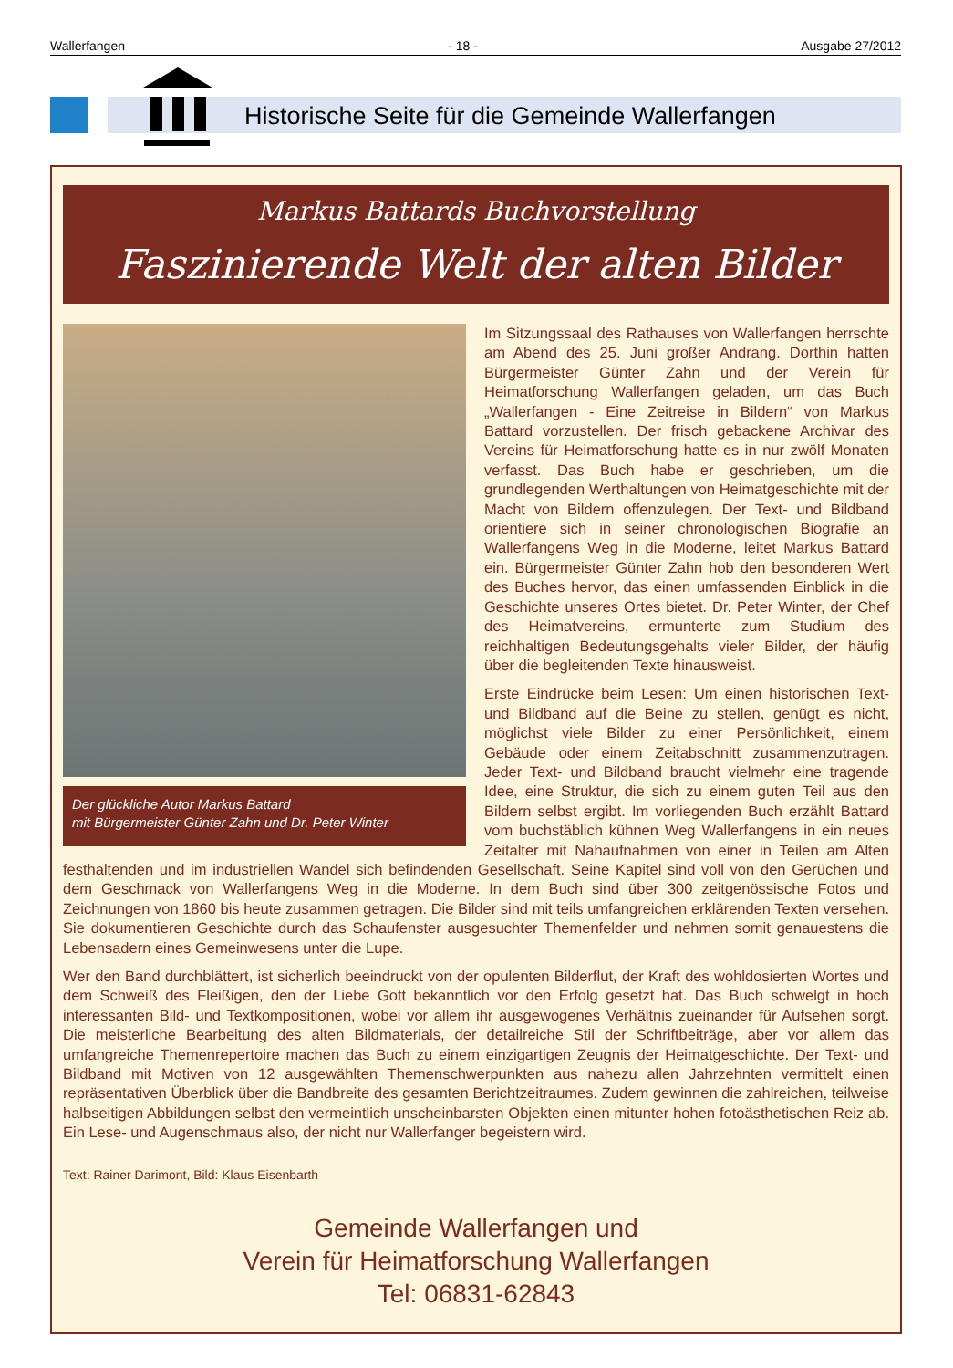Wallerfangen - 18 - Ausgabe 27/2012
Historische Seite für die Gemeinde Wallerfangen
Markus Battards Buchvorstellung
Faszinierende Welt der alten Bilder
Der glückliche Autor Markus Battard
mit Bürgermeister Günter Zahn und Dr. Peter Winter
Im Sitzungssaal des Rathauses von Wallerfangen herrschte am Abend des 25. Juni großer Andrang. Dorthin hatten Bürgermeister Günter Zahn und der Verein für Heimatforschung Wallerfangen geladen, um das Buch „Wallerfangen - Eine Zeitreise in Bildern“ von Markus Battard vorzustellen. Der frisch gebackene Archivar des Vereins für Heimatforschung hatte es in nur zwölf Monaten verfasst. Das Buch habe er geschrieben, um die grundlegenden Werthaltungen von Heimatgeschichte mit der Macht von Bildern offenzulegen. Der Text- und Bildband orientiere sich in seiner chronologischen Biografie an Wallerfangens Weg in die Moderne, leitet Markus Battard ein. Bürgermeister Günter Zahn hob den besonderen Wert des Buches hervor, das einen umfassenden Einblick in die Geschichte unseres Ortes bietet. Dr. Peter Winter, der Chef des Heimatvereins, ermunterte zum Studium des reichhaltigen Bedeutungsgehalts vieler Bilder, der häufig über die begleitenden Texte hinausweist.
Erste Eindrücke beim Lesen: Um einen historischen Text- und Bildband auf die Beine zu stellen, genügt es nicht, möglichst viele Bilder zu einer Persönlichkeit, einem Gebäude oder einem Zeitabschnitt zusammenzutragen. Jeder Text- und Bildband braucht vielmehr eine tragende Idee, eine Struktur, die sich zu einem guten Teil aus den Bildern selbst ergibt. Im vorliegenden Buch erzählt Battard vom buchstäblich kühnen Weg Wallerfangens in ein neues Zeitalter mit Nahaufnahmen von einer in Teilen am Alten festhaltenden und im industriellen Wandel sich befindenden Gesellschaft. Seine Kapitel sind voll von den Gerüchen und dem Geschmack von Wallerfangens Weg in die Moderne. In dem Buch sind über 300 zeitgenössische Fotos und Zeichnungen von 1860 bis heute zusammen getragen. Die Bilder sind mit teils umfangreichen erklärenden Texten versehen. Sie dokumentieren Geschichte durch das Schaufenster ausgesuchter Themenfelder und nehmen somit genauestens die Lebensadern eines Gemeinwesens unter die Lupe.
Wer den Band durchblättert, ist sicherlich beeindruckt von der opulenten Bilderflut, der Kraft des wohldosierten Wortes und dem Schweiß des Fleißigen, den der Liebe Gott bekanntlich vor den Erfolg gesetzt hat. Das Buch schwelgt in hoch interessanten Bild- und Textkompositionen, wobei vor allem ihr ausgewogenes Verhältnis zueinander für Aufsehen sorgt. Die meisterliche Bearbeitung des alten Bildmaterials, der detailreiche Stil der Schriftbeiträge, aber vor allem das umfangreiche Themenrepertoire machen das Buch zu einem einzigartigen Zeugnis der Heimatgeschichte. Der Text- und Bildband mit Motiven von 12 ausgewählten Themenschwerpunkten aus nahezu allen Jahrzehnten vermittelt einen repräsentativen Überblick über die Bandbreite des gesamten Berichtzeitraumes. Zudem gewinnen die zahlreichen, teilweise halbseitigen Abbildungen selbst den vermeintlich unscheinbarsten Objekten einen mitunter hohen fotoästhetischen Reiz ab. Ein Lese- und Augenschmaus also, der nicht nur Wallerfanger begeistern wird.
Text: Rainer Darimont, Bild: Klaus Eisenbarth
Gemeinde Wallerfangen und
Verein für Heimatforschung Wallerfangen
Tel: 06831-62843